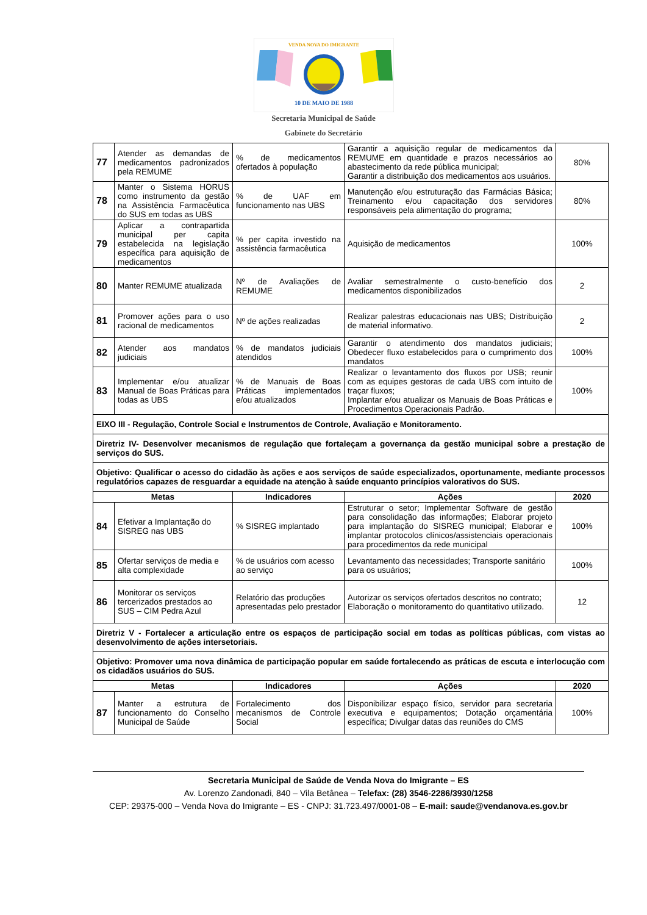10 DE MAIO DE 1988
VENDA NOVA DO IMIGRANTE
Secretaria Municipal de Saúde
Gabinete do Secretário
| 77 | Atender as demandas de medicamentos padronizados pela REMUME | % de medicamentos ofertados à população | Garantir a aquisição regular de medicamentos da REMUME em quantidade e prazos necessários ao abastecimento da rede pública municipal; Garantir a distribuição dos medicamentos aos usuários. | 80% |
| 78 | Manter o Sistema HORUS como instrumento da gestão na Assistência Farmacêutica do SUS em todas as UBS | % de UAF em funcionamento nas UBS | Manutenção e/ou estruturação das Farmácias Básica; Treinamento e/ou capacitação dos servidores responsáveis pela alimentação do programa; | 80% |
| 79 | Aplicar a contrapartida municipal per capita estabelecida na legislação específica para aquisição de medicamentos | % per capita investido na assistência farmacêutica | Aquisição de medicamentos | 100% |
| 80 | Manter REMUME atualizada | Nº de Avaliações de REMUME | Avaliar semestralmente o custo-benefício dos medicamentos disponibilizados | 2 |
| 81 | Promover ações para o uso racional de medicamentos | Nº de ações realizadas | Realizar palestras educacionais nas UBS; Distribuição de material informativo. | 2 |
| 82 | Atender aos mandatos judiciais | % de mandatos judiciais atendidos | Garantir o atendimento dos mandatos judiciais; Obedecer fluxo estabelecidos para o cumprimento dos mandatos | 100% |
| 83 | Implementar e/ou atualizar Manual de Boas Práticas para todas as UBS | % de Manuais de Boas Práticas implementados e/ou atualizados | Realizar o levantamento dos fluxos por USB; reunir com as equipes gestoras de cada UBS com intuito de traçar fluxos; Implantar e/ou atualizar os Manuais de Boas Práticas e Procedimentos Operacionais Padrão. | 100% |
| EIXO III - Regulação, Controle Social e Instrumentos de Controle, Avaliação e Monitoramento. | | | | |
| Diretriz IV- Desenvolver mecanismos de regulação que fortaleçam a governança da gestão municipal sobre a prestação de serviços do SUS. | | | | |
| Objetivo: Qualificar o acesso do cidadão às ações e aos serviços de saúde especializados, oportunamente, mediante processos regulatórios capazes de resguardar a equidade na atenção à saúde enquanto princípios valorativos do SUS. | | | | |
| Metas | | Indicadores | Ações | 2020 |
| 84 | Efetivar a Implantação do SISREG nas UBS | % SISREG implantado | Estruturar o setor; Implementar Software de gestão para consolidação das informações; Elaborar projeto para implantação do SISREG municipal; Elaborar e implantar protocolos clínicos/assistenciais operacionais para procedimentos da rede municipal | 100% |
| 85 | Ofertar serviços de media e alta complexidade | % de usuários com acesso ao serviço | Levantamento das necessidades; Transporte sanitário para os usuários; | 100% |
| 86 | Monitorar os serviços tercerizados prestados ao SUS – CIM Pedra Azul | Relatório das produções apresentadas pelo prestador | Autorizar os serviços ofertados descritos no contrato; Elaboração o monitoramento do quantitativo utilizado. | 12 |
| Diretriz V - Fortalecer a articulação entre os espaços de participação social em todas as políticas públicas, com vistas ao desenvolvimento de ações intersetoriais. | | | | |
| Objetivo: Promover uma nova dinâmica de participação popular em saúde fortalecendo as práticas de escuta e interlocução com os cidadãos usuários do SUS. | | | | |
| Metas | | Indicadores | Ações | 2020 |
| 87 | Manter a estrutura de funcionamento do Conselho Municipal de Saúde | Fortalecimento dos mecanismos de Controle Social | Disponibilizar espaço físico, servidor para secretaria executiva e equipamentos; Dotação orçamentária específica; Divulgar datas das reuniões do CMS | 100% |
Secretaria Municipal de Saúde de Venda Nova do Imigrante – ES
Av. Lorenzo Zandonadi, 840 – Vila Betânea – Telefax: (28) 3546-2286/3930/1258
CEP: 29375-000 – Venda Nova do Imigrante – ES - CNPJ: 31.723.497/0001-08 – E-mail: saude@vendanova.es.gov.br